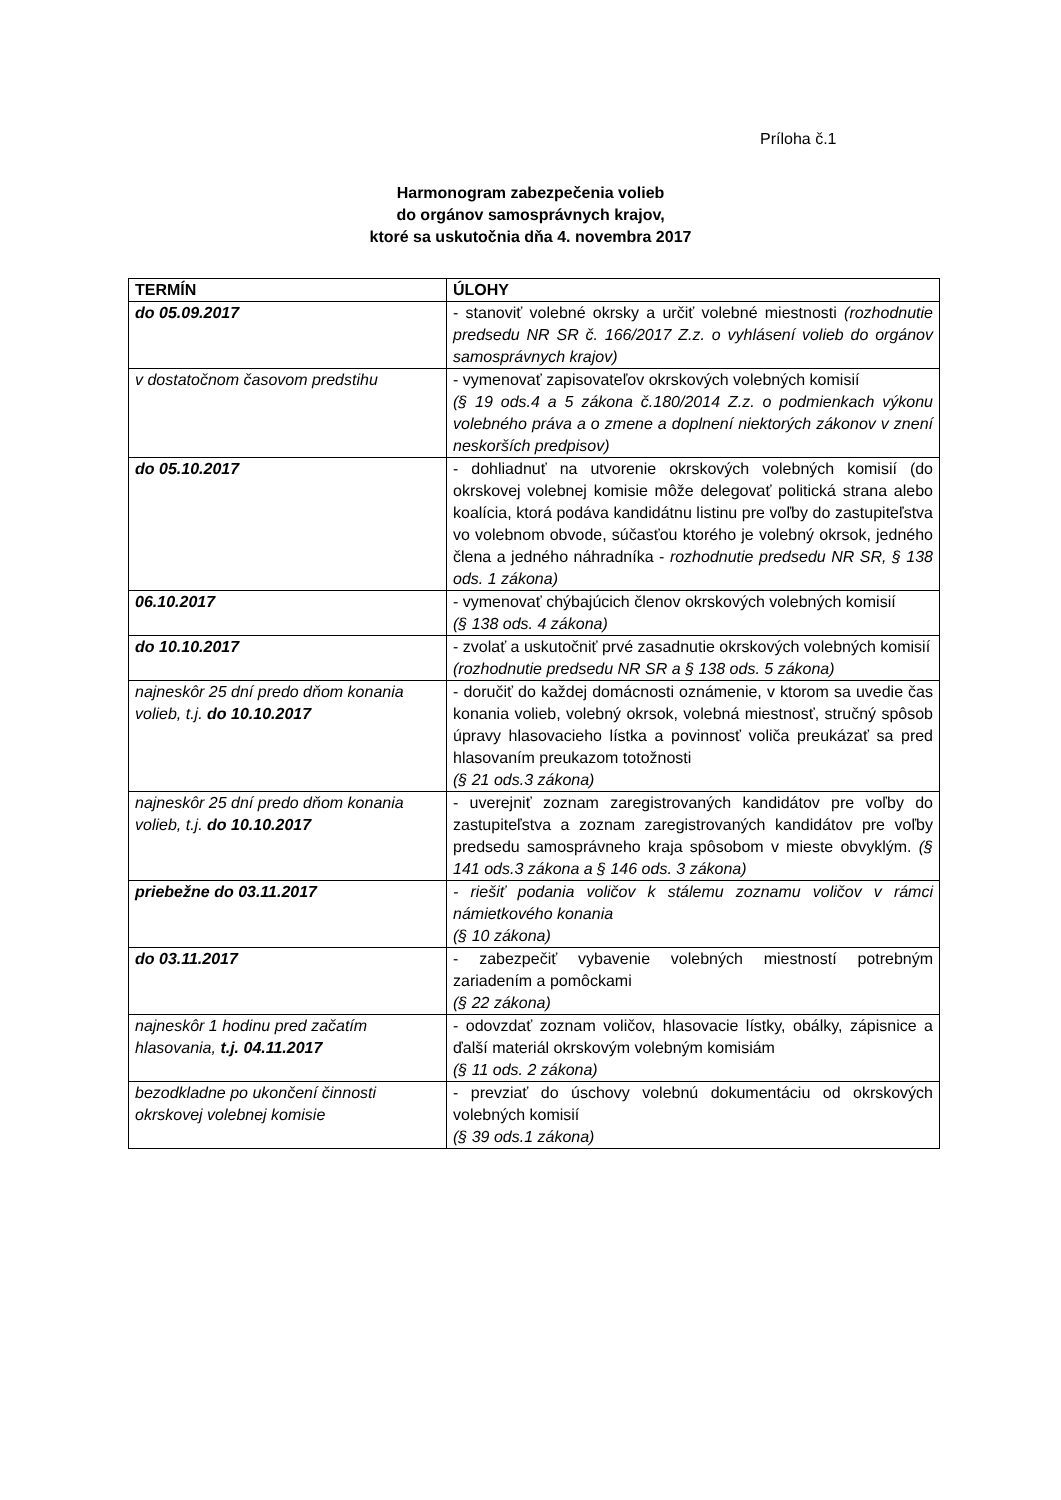Príloha č.1
Harmonogram zabezpečenia volieb
do orgánov samosprávnych krajov,
ktoré sa uskutočnia dňa 4. novembra 2017
| TERMÍN | ÚLOHY |
| --- | --- |
| do 05.09.2017 | - stanoviť volebné okrsky a určiť volebné miestnosti (rozhodnutie predsedu NR SR č. 166/2017 Z.z. o vyhlásení volieb do orgánov samosprávnych krajov) |
| v dostatočnom časovom predstihu | - vymenovať zapisovateľov okrskových volebných komisií (§ 19 ods.4 a 5 zákona č.180/2014 Z.z. o podmienkach výkonu volebného práva a o zmene a doplnení niektorých zákonov v znení neskorších predpisov) |
| do 05.10.2017 | - dohliadnuť na utvorenie okrskových volebných komisií (do okrskovej volebnej komisie môže delegovať politická strana alebo koalícia, ktorá podáva kandidátnu listinu pre voľby do zastupiteľstva vo volebnom obvode, súčasťou ktorého je volebný okrsok, jedného člena a jedného náhradníka - rozhodnutie predsedu NR SR, § 138 ods. 1 zákona) |
| 06.10.2017 | - vymenovať chýbajúcich členov okrskových volebných komisií (§ 138 ods. 4 zákona) |
| do 10.10.2017 | - zvolať a uskutočniť prvé zasadnutie okrskových volebných komisií (rozhodnutie predsedu NR SR a § 138 ods. 5 zákona) |
| najneskôr 25 dní predo dňom konania volieb, t.j. do 10.10.2017 | - doručiť do každej domácnosti oznámenie, v ktorom sa uvedie čas konania volieb, volebný okrsok, volebná miestnosť, stručný spôsob úpravy hlasovacieho lístka a povinnosť voliča preukázať sa pred hlasovaním preukazom totožnosti (§ 21 ods.3 zákona) |
| najneskôr 25 dní predo dňom konania volieb, t.j. do 10.10.2017 | - uverejniť zoznam zaregistrovaných kandidátov pre voľby do zastupiteľstva a zoznam zaregistrovaných kandidátov pre voľby predsedu samosprávneho kraja spôsobom v mieste obvyklým. (§ 141 ods.3 zákona a § 146 ods. 3 zákona) |
| priebežne do 03.11.2017 | - riešiť podania voličov k stálemu zoznamu voličov v rámci námietkového konania (§ 10 zákona) |
| do 03.11.2017 | - zabezpečiť vybavenie volebných miestností potrebným zariadením a pomôckami (§ 22 zákona) |
| najneskôr 1 hodinu pred začatím hlasovania, t.j. 04.11.2017 | - odovzdať zoznam voličov, hlasovacie lístky, obálky, zápisnice a ďalší materiál okrskovým volebným komisiám (§ 11 ods. 2 zákona) |
| bezodkladne po ukončení činnosti okrskovej volebnej komisie | - prevziať do úschovy volebnú dokumentáciu od okrskových volebných komisií (§ 39 ods.1 zákona) |